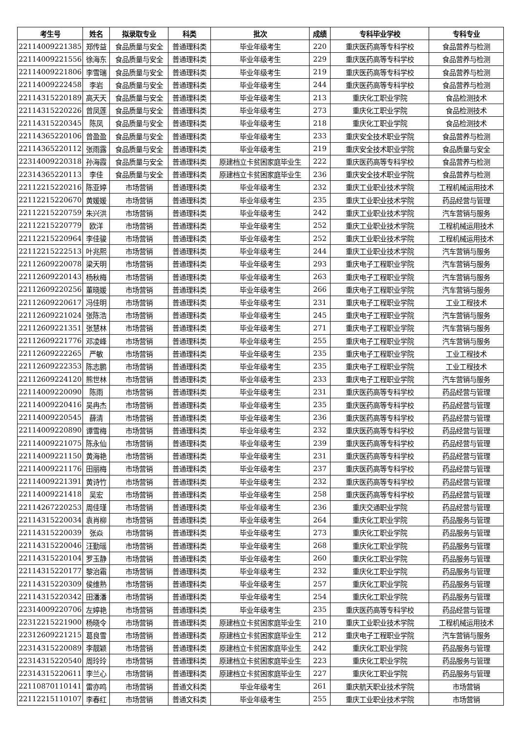| 考生号 | 姓名 | 拟录取专业 | 科类 | 批次 | 成绩 | 专科毕业学校 | 专科专业 |
| --- | --- | --- | --- | --- | --- | --- | --- |
| 22114009221385 | 郑传益 | 食品质量与安全 | 普通理科类 | 毕业年级考生 | 220 | 重庆医药高等专科学校 | 食品营养与检测 |
| 22114009221556 | 徐海东 | 食品质量与安全 | 普通理科类 | 毕业年级考生 | 229 | 重庆医药高等专科学校 | 食品营养与检测 |
| 22114009221806 | 李雪瑞 | 食品质量与安全 | 普通理科类 | 毕业年级考生 | 219 | 重庆医药高等专科学校 | 食品营养与检测 |
| 22114009222458 | 李岩 | 食品质量与安全 | 普通理科类 | 毕业年级考生 | 244 | 重庆医药高等专科学校 | 食品营养与检测 |
| 22114315220189 | 高天天 | 食品质量与安全 | 普通理科类 | 毕业年级考生 | 213 | 重庆化工职业学院 | 食品检测技术 |
| 22114315220226 | 曾凤莲 | 食品质量与安全 | 普通理科类 | 毕业年级考生 | 273 | 重庆化工职业学院 | 食品检测技术 |
| 22114315220345 | 陈凤 | 食品质量与安全 | 普通理科类 | 毕业年级考生 | 218 | 重庆化工职业学院 | 食品检测技术 |
| 22114365220106 | 曾盈盈 | 食品质量与安全 | 普通理科类 | 毕业年级考生 | 233 | 重庆安全技术职业学院 | 食品营养与检测 |
| 22114365220112 | 张雨露 | 食品质量与安全 | 普通理科类 | 毕业年级考生 | 219 | 重庆安全技术职业学院 | 食品质量与安全 |
| 22314009220318 | 孙海霞 | 食品质量与安全 | 普通理科类 | 原建档立卡贫困家庭毕业生 | 222 | 重庆医药高等专科学校 | 食品营养与检测 |
| 22314365220113 | 李佳 | 食品质量与安全 | 普通理科类 | 原建档立卡贫困家庭毕业生 | 236 | 重庆安全技术职业学院 | 食品营养与检测 |
| 22112215220216 | 陈亚婷 | 市场营销 | 普通理科类 | 毕业年级考生 | 232 | 重庆工业职业技术学院 | 工程机械运用技术 |
| 22112215220670 | 黄媛媛 | 市场营销 | 普通理科类 | 毕业年级考生 | 235 | 重庆工业职业技术学院 | 药品经营与管理 |
| 22112215220759 | 朱兴洪 | 市场营销 | 普通理科类 | 毕业年级考生 | 242 | 重庆工业职业技术学院 | 汽车营销与服务 |
| 22112215220779 | 欧洋 | 市场营销 | 普通理科类 | 毕业年级考生 | 252 | 重庆工业职业技术学院 | 工程机械运用技术 |
| 22112215220964 | 李佳骏 | 市场营销 | 普通理科类 | 毕业年级考生 | 252 | 重庆工业职业技术学院 | 工程机械运用技术 |
| 22112215222513 | 叶兆熙 | 市场营销 | 普通理科类 | 毕业年级考生 | 244 | 重庆工业职业技术学院 | 汽车营销与服务 |
| 22112609220078 | 梁天明 | 市场营销 | 普通理科类 | 毕业年级考生 | 293 | 重庆电子工程职业学院 | 汽车营销与服务 |
| 22112609220143 | 杨秋梅 | 市场营销 | 普通理科类 | 毕业年级考生 | 263 | 重庆电子工程职业学院 | 汽车营销与服务 |
| 22112609220256 | 董晓媛 | 市场营销 | 普通理科类 | 毕业年级考生 | 266 | 重庆电子工程职业学院 | 汽车营销与服务 |
| 22112609220617 | 冯佳明 | 市场营销 | 普通理科类 | 毕业年级考生 | 231 | 重庆电子工程职业学院 | 工业工程技术 |
| 22112609221024 | 张陈浩 | 市场营销 | 普通理科类 | 毕业年级考生 | 245 | 重庆电子工程职业学院 | 汽车营销与服务 |
| 22112609221351 | 张慧林 | 市场营销 | 普通理科类 | 毕业年级考生 | 271 | 重庆电子工程职业学院 | 汽车营销与服务 |
| 22112609221776 | 邓凌峰 | 市场营销 | 普通理科类 | 毕业年级考生 | 255 | 重庆电子工程职业学院 | 汽车营销与服务 |
| 22112609222265 | 严敏 | 市场营销 | 普通理科类 | 毕业年级考生 | 235 | 重庆电子工程职业学院 | 工业工程技术 |
| 22112609222353 | 陈志鹏 | 市场营销 | 普通理科类 | 毕业年级考生 | 235 | 重庆电子工程职业学院 | 工业工程技术 |
| 22112609224120 | 熊世林 | 市场营销 | 普通理科类 | 毕业年级考生 | 233 | 重庆电子工程职业学院 | 汽车营销与服务 |
| 22114009220090 | 陈雨 | 市场营销 | 普通理科类 | 毕业年级考生 | 231 | 重庆医药高等专科学校 | 药品经营与管理 |
| 22114009220416 | 吴冉杰 | 市场营销 | 普通理科类 | 毕业年级考生 | 235 | 重庆医药高等专科学校 | 药品经营与管理 |
| 22114009220545 | 薛清 | 市场营销 | 普通理科类 | 毕业年级考生 | 236 | 重庆医药高等专科学校 | 药品经营与管理 |
| 22114009220890 | 谭雪梅 | 市场营销 | 普通理科类 | 毕业年级考生 | 232 | 重庆医药高等专科学校 | 药品经营与管理 |
| 22114009221075 | 陈永仙 | 市场营销 | 普通理科类 | 毕业年级考生 | 239 | 重庆医药高等专科学校 | 药品经营与管理 |
| 22114009221150 | 黄海艳 | 市场营销 | 普通理科类 | 毕业年级考生 | 231 | 重庆医药高等专科学校 | 药品经营与管理 |
| 22114009221176 | 田丽梅 | 市场营销 | 普通理科类 | 毕业年级考生 | 237 | 重庆医药高等专科学校 | 药品经营与管理 |
| 22114009221391 | 黄诗竹 | 市场营销 | 普通理科类 | 毕业年级考生 | 232 | 重庆医药高等专科学校 | 药品经营与管理 |
| 22114009221418 | 吴宏 | 市场营销 | 普通理科类 | 毕业年级考生 | 258 | 重庆医药高等专科学校 | 药品经营与管理 |
| 22114267220253 | 周佳瑾 | 市场营销 | 普通理科类 | 毕业年级考生 | 236 | 重庆交通职业学院 | 药品经营与管理 |
| 22114315220034 | 袁肖柳 | 市场营销 | 普通理科类 | 毕业年级考生 | 264 | 重庆化工职业学院 | 药品服务与管理 |
| 22114315220039 | 张焱 | 市场营销 | 普通理科类 | 毕业年级考生 | 273 | 重庆化工职业学院 | 药品服务与管理 |
| 22114315220046 | 汪勤瑶 | 市场营销 | 普通理科类 | 毕业年级考生 | 268 | 重庆化工职业学院 | 药品服务与管理 |
| 22114315220104 | 罗玉静 | 市场营销 | 普通理科类 | 毕业年级考生 | 260 | 重庆化工职业学院 | 药品服务与管理 |
| 22114315220177 | 黎治霜 | 市场营销 | 普通理科类 | 毕业年级考生 | 232 | 重庆化工职业学院 | 药品服务与管理 |
| 22114315220309 | 侯维熟 | 市场营销 | 普通理科类 | 毕业年级考生 | 257 | 重庆化工职业学院 | 药品服务与管理 |
| 22114315220342 | 田潘潘 | 市场营销 | 普通理科类 | 毕业年级考生 | 254 | 重庆化工职业学院 | 药品服务与管理 |
| 22314009220706 | 左婷艳 | 市场营销 | 普通理科类 | 毕业年级考生 | 235 | 重庆医药高等专科学校 | 药品经营与管理 |
| 22312215221900 | 杨晓令 | 市场营销 | 普通理科类 | 原建档立卡贫困家庭毕业生 | 210 | 重庆工业职业技术学院 | 工程机械运用技术 |
| 22312609221215 | 葛良雪 | 市场营销 | 普通理科类 | 原建档立卡贫困家庭毕业生 | 212 | 重庆电子工程职业学院 | 汽车营销与服务 |
| 22314315220089 | 李靓颖 | 市场营销 | 普通理科类 | 原建档立卡贫困家庭毕业生 | 242 | 重庆化工职业学院 | 药品服务与管理 |
| 22314315220540 | 周玲玲 | 市场营销 | 普通理科类 | 原建档立卡贫困家庭毕业生 | 223 | 重庆化工职业学院 | 药品服务与管理 |
| 22314315220611 | 李兰心 | 市场营销 | 普通理科类 | 原建档立卡贫困家庭毕业生 | 227 | 重庆化工职业学院 | 药品服务与管理 |
| 22110870110141 | 雷亦鸣 | 市场营销 | 普通文科类 | 毕业年级考生 | 261 | 重庆航天职业技术学院 | 市场营销 |
| 22112215110107 | 李春红 | 市场营销 | 普通文科类 | 毕业年级考生 | 255 | 重庆工业职业技术学院 | 市场营销 |